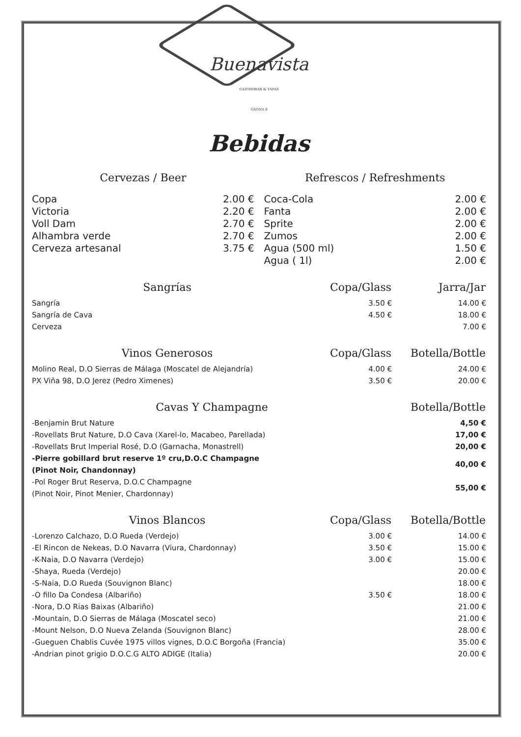Buenavista
GASTROBAR & TAPAS
GAONA 8
Bebidas
Cervezas / Beer
| Copa | 2.00 € |
| Victoria | 2.20 € |
| Voll Dam | 2.70 € |
| Alhambra verde | 2.70 € |
| Cerveza artesanal | 3.75 € |
Refrescos / Refreshments
| Coca-Cola | 2.00 € |
| Fanta | 2.00 € |
| Sprite | 2.00 € |
| Zumos | 2.00 € |
| Agua (500 ml) | 1.50 € |
| Agua ( 1l) | 2.00 € |
| Sangrías | Copa/Glass | Jarra/Jar |
| --- | --- | --- |
| Sangría | 3.50 € | 14.00 € |
| Sangría de Cava | 4.50 € | 18.00 € |
| Cerveza | | 7.00 € |
| Vinos Generosos | Copa/Glass | Botella/Bottle |
| --- | --- | --- |
| Molino Real, D.O Sierras de Málaga (Moscatel de Alejandría) | 4.00 € | 24.00 € |
| PX Viña 98, D.O Jerez (Pedro Ximenes) | 3.50 € | 20.00 € |
| Cavas Y Champagne | Botella/Bottle |
| --- | --- |
| -Benjamin Brut Nature | 4,50 € |
| -Rovellats Brut Nature, D.O Cava (Xarel-lo, Macabeo, Parellada) | 17,00 € |
| -Rovellats Brut Imperial Rosé, D.O (Garnacha, Monastrell) | 20,00 € |
| -Pierre gobillard brut reserve 1º cru,D.O.C Champagne (Pinot Noir, Chandonnay) | 40,00 € |
| -Pol Roger Brut Reserva, D.O.C Champagne (Pinot Noir, Pinot Menier, Chardonnay) | 55,00 € |
| Vinos Blancos | Copa/Glass | Botella/Bottle |
| --- | --- | --- |
| -Lorenzo Calchazo, D.O Rueda (Verdejo) | 3.00 € | 14.00 € |
| -El Rincon de Nekeas, D.O Navarra (Viura, Chardonnay) | 3.50 € | 15.00 € |
| -K-Naia, D.O Navarra (Verdejo) | 3.00 € | 15.00 € |
| -Shaya, Rueda (Verdejo) | | 20.00 € |
| -S-Naia, D.O Rueda (Souvignon Blanc) | | 18.00 € |
| -O fillo Da Condesa (Albariño) | 3.50 € | 18.00 € |
| -Nora, D.O Rias Baixas (Albariño) | | 21.00 € |
| -Mountain, D.O Sierras de Málaga (Moscatel seco) | | 21.00 € |
| -Mount Nelson, D.O Nueva Zelanda (Souvignon Blanc) | | 28.00 € |
| -Gueguen Chablis Cuvée 1975 villos vignes, D.O.C Borgoña (Francia) | | 35.00 € |
| -Andrian pinot grigio D.O.C.G ALTO ADIGE (Italia) | | 20.00 € |